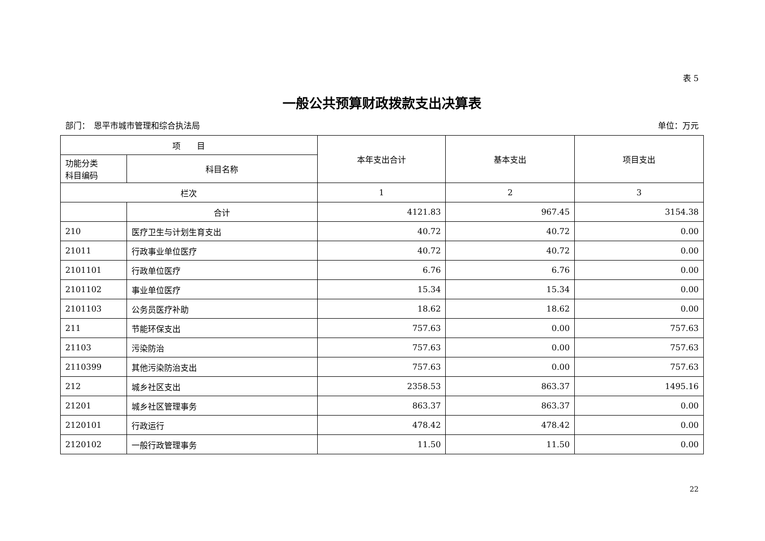表 5
一般公共预算财政拨款支出决算表
部门：　恩平市城市管理和综合执法局 单位：万元
| 项 目 | | 本年支出合计 | 基本支出 | 项目支出 |
| --- | --- | --- | --- | --- |
| 功能分类 科目编码 | 科目名称 | | | |
| 栏次 | | 1 | 2 | 3 |
| | 合计 | 4121.83 | 967.45 | 3154.38 |
| 210 | 医疗卫生与计划生育支出 | 40.72 | 40.72 | 0.00 |
| 21011 | 行政事业单位医疗 | 40.72 | 40.72 | 0.00 |
| 2101101 | 行政单位医疗 | 6.76 | 6.76 | 0.00 |
| 2101102 | 事业单位医疗 | 15.34 | 15.34 | 0.00 |
| 2101103 | 公务员医疗补助 | 18.62 | 18.62 | 0.00 |
| 211 | 节能环保支出 | 757.63 | 0.00 | 757.63 |
| 21103 | 污染防治 | 757.63 | 0.00 | 757.63 |
| 2110399 | 其他污染防治支出 | 757.63 | 0.00 | 757.63 |
| 212 | 城乡社区支出 | 2358.53 | 863.37 | 1495.16 |
| 21201 | 城乡社区管理事务 | 863.37 | 863.37 | 0.00 |
| 2120101 | 行政运行 | 478.42 | 478.42 | 0.00 |
| 2120102 | 一般行政管理事务 | 11.50 | 11.50 | 0.00 |
22